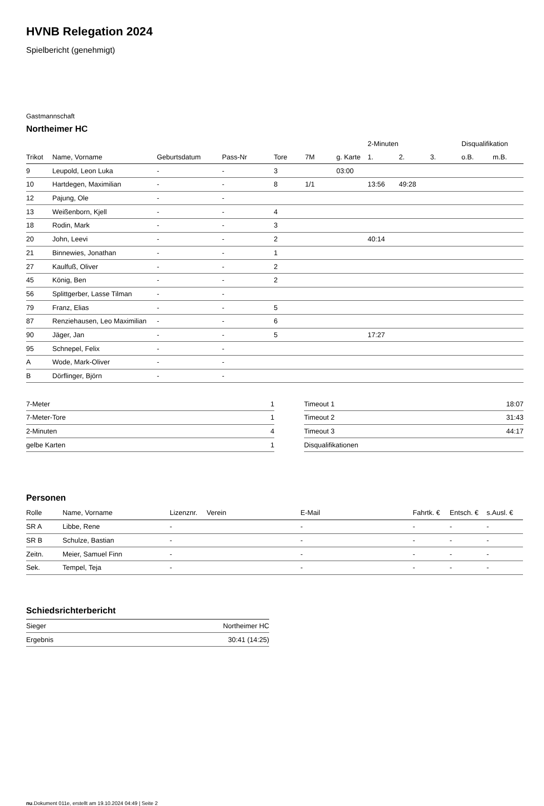HVNB Relegation 2024
Spielbericht (genehmigt)
Gastmannschaft
Northeimer HC
| | | | | | | | 2-Minuten | | | Disqualifikation | |
| --- | --- | --- | --- | --- | --- | --- | --- | --- | --- | --- | --- |
| Trikot | Name, Vorname | Geburtsdatum | Pass-Nr | Tore | 7M | g. Karte | 1. | 2. | 3. | o.B. | m.B. |
| 9 | Leupold, Leon Luka | - | - | 3 | | 03:00 | | | | | |
| 10 | Hartdegen, Maximilian | - | - | 8 | 1/1 | | 13:56 | 49:28 | | | |
| 12 | Pajung, Ole | - | - | | | | | | | | |
| 13 | Weißenborn, Kjell | - | - | 4 | | | | | | | |
| 18 | Rodin, Mark | - | - | 3 | | | | | | | |
| 20 | John, Leevi | - | - | 2 | | | 40:14 | | | | |
| 21 | Binnewies, Jonathan | - | - | 1 | | | | | | | |
| 27 | Kaulfuß, Oliver | - | - | 2 | | | | | | | |
| 45 | König, Ben | - | - | 2 | | | | | | | |
| 56 | Splittgerber, Lasse Tilman | - | - | | | | | | | | |
| 79 | Franz, Elias | - | - | 5 | | | | | | | |
| 87 | Renziehausen, Leo Maximilian | - | - | 6 | | | | | | | |
| 90 | Jäger, Jan | - | - | 5 | | | 17:27 | | | | |
| 95 | Schnepel, Felix | - | - | | | | | | | | |
| A | Wode, Mark-Oliver | - | - | | | | | | | | |
| B | Dörflinger, Björn | - | - | | | | | | | | |
| 7-Meter | 1 |
| 7-Meter-Tore | 1 |
| 2-Minuten | 4 |
| gelbe Karten | 1 |
| Timeout 1 | 18:07 |
| Timeout 2 | 31:43 |
| Timeout 3 | 44:17 |
| Disqualifikationen | |
Personen
| Rolle | Name, Vorname | Lizenznr. | Verein | E-Mail | Fahrtk. € | Entsch. € | s.Ausl. € |
| --- | --- | --- | --- | --- | --- | --- | --- |
| SR A | Libbe, Rene | - | | - | - | - | - |
| SR B | Schulze, Bastian | - | | - | - | - | - |
| Zeitn. | Meier, Samuel Finn | - | | - | - | - | - |
| Sek. | Tempel, Teja | - | | - | - | - | - |
Schiedsrichterbericht
| Sieger | Northeimer HC |
| Ergebnis | 30:41 (14:25) |
nu.Dokument 011e, erstellt am 19.10.2024 04:49 | Seite 2